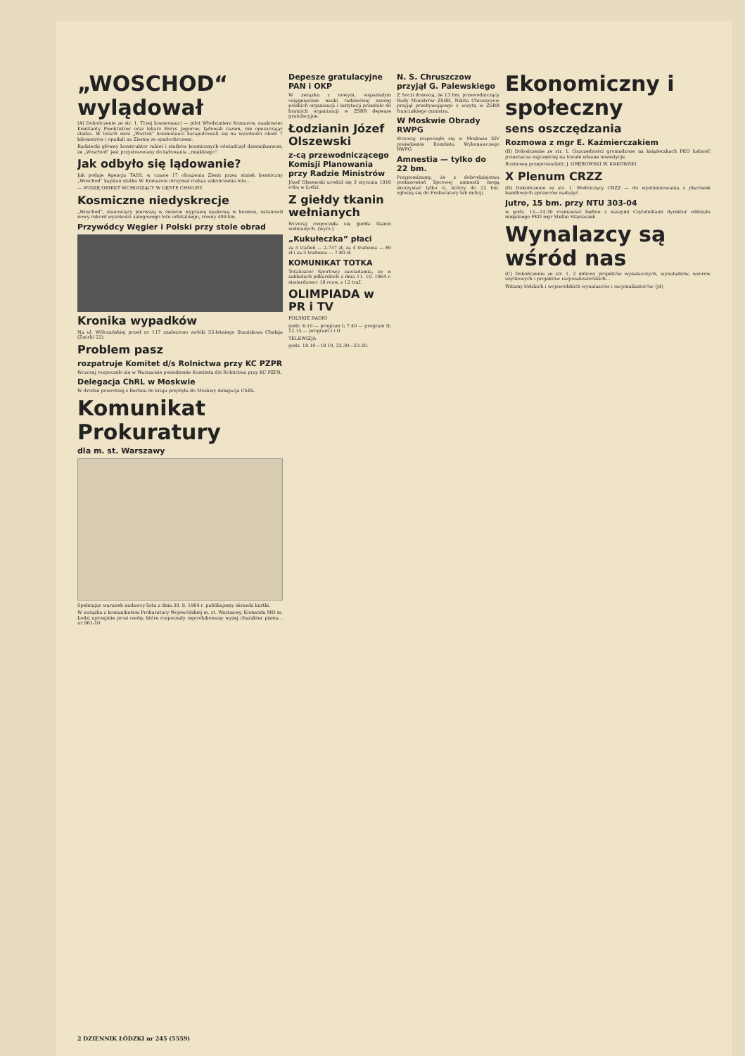„WOSCHOD“ wylądował
(A) Dokończenie ze str. 1. Trzej kosmonauci — pilot Włodzimierz Komarow, naukowiec Konstanty Fieoktistow oraz lekarz Borys Jegorow, lądowali razem, nie opuszczając statku. W lotach serii „Wostok” kosmonauci katapultowali się na wysokości około 7 kilometrów i opadali na Ziemię ze spadochronem.
Radziecki główny konstruktor rakiet i statków kosmicznych oświadczył dziennikarzom, że „Woschod” jest przystosowany do lądowania „miękkiego”.
Jak odbyło się lądowanie?
Jak podaje Agencja TASS, w czasie 17 okrążenia Ziemi przez statek kosmiczny „Woschod” kapitan statku W. Komarow otrzymał rozkaz zakończenia lotu...
— WIDZĘ OBIEKT WCHODZĄCY W GĘSTE CHMURY.
Kosmiczne niedyskrecje
„Woschod”, stanowiący pierwszą w świecie wyprawę naukową w kosmos, ustanowił nowy rekord wysokości załogowego lotu orbitalnego, równy 409 km.
Przywódcy Węgier i Polski przy stole obrad
Kronika wypadków
Na ul. Wólczańskiej przed nr 117 znaleziono zwłoki 55-letniego Stanisława Chałaja (Żwirki 22).
Problem pasz
rozpatruje Komitet d/s Rolnictwa przy KC PZPR
Wczoraj rozpoczęło się w Warszawie posiedzenie Komitetu d/s Rolnictwa przy KC PZPR.
Delegacja ChRL w Moskwie
W drodze powrotnej z Berlina do kraju przybyła do Moskwy delegacja ChRL.
Komunikat Prokuratury
dla m. st. Warszawy
Spełniając warunek nadawcy listu z dnia 30. 9. 1964 r. publikujemy skrawki kartki.
W związku z komunikatem Prokuratury Wojewódzkiej m. st. Warszawy, Komenda MO m. Łodzi uprzejmie prosi osoby, które rozpoznały reprodukowany wyżej charakter pisma... nr 961-10.
Depesze gratulacyjne PAN i OKP
W związku z nowym, wspaniałym osiągnięciem nauki radzieckiej szereg polskich organizacji i instytucji przesłało do bratnich organizacji w ZSRR depesze gratulacyjne.
Łodzianin Józef Olszewski
z-cą przewodniczącego Komisji Planowania przy Radzie Ministrów
Józef Olszewski urodził się 3 stycznia 1916 roku w Łodzi.
Z giełdy tkanin wełnianych
Wczoraj rozpoczęła się giełda tkanin wełnianych. (wyrz.)
„Kukułeczka” płaci
za 5 trafień — 2.737 zł, za 4 trafienia — 89 zł i za 3 trafienia — 7.80 zł.
KOMUNIKAT TOTKA
Totalizator Sportowy zawiadamia, że w zakładach piłkarskich z dnia 11. 10. 1964 r. stwierdzono: 18 rozw. z 12 traf.
OLIMPIADA w PR i TV
POLSKIE RADIO
godz. 6.10 — program I; 7.40 — program II; 12.15 — program I i II
TELEWIZJA
godz. 18.10—19.10, 22.30—23.30.
N. S. Chruszczow przyjął G. Palewskiego
Z Soczi donoszą, że 13 bm. przewodniczący Rady Ministrów ZSRR, Nikita Chruszczow przyjął przebywającego z wizytą w ZSRR francuskiego ministra.
W Moskwie Obrady RWPG
Wczoraj rozpoczęło się w Moskwie XIV posiedzenie Komitetu Wykonawczego RWPG.
Amnestia — tylko do 22 bm.
Przypominamy, że z dobrodziejstwa postanowień lipcowej amnestii mogą skorzystać tylko ci, którzy do 22 bm. zgłoszą się do Prokuratury lub milicji.
Ekonomiczny i społeczny
sens oszczędzania
Rozmowa z mgr E. Kaźmierczakiem
(B) Dokończenie ze str. 1. Oszczędności gromadzone na książeczkach PKO ludność przeznacza najczęściej na trwałe własne inwestycje.
Rozmowę przeprowadzili: J. GRĘBOWSKI W. KAKOWSKI
X Plenum CRZZ
(D) Dokończenie ze str. 1. Wodniczący CRZZ — do wyeliminowania z placówek handlowych sprawców nadużyć.
Jutro, 15 bm. przy NTU 303-04
w godz. 13—14.30 rozmawiać będzie z naszymi Czytelnikami dyrektor oddziału miejskiego PKO mgr Stefan Staniaszek
Wynalazcy są wśród nas
(C) Dokończenie ze str. 1. 2 miliony projektów wynalazczych, wynalazków, wzorów użytkowych i projektów racjonalizatorskich...
Witamy łódzkich i wojewódzkich wynalazców i racjonalizatorów. (jd)
2 DZIENNIK ŁÓDZKI nr 245 (5559)